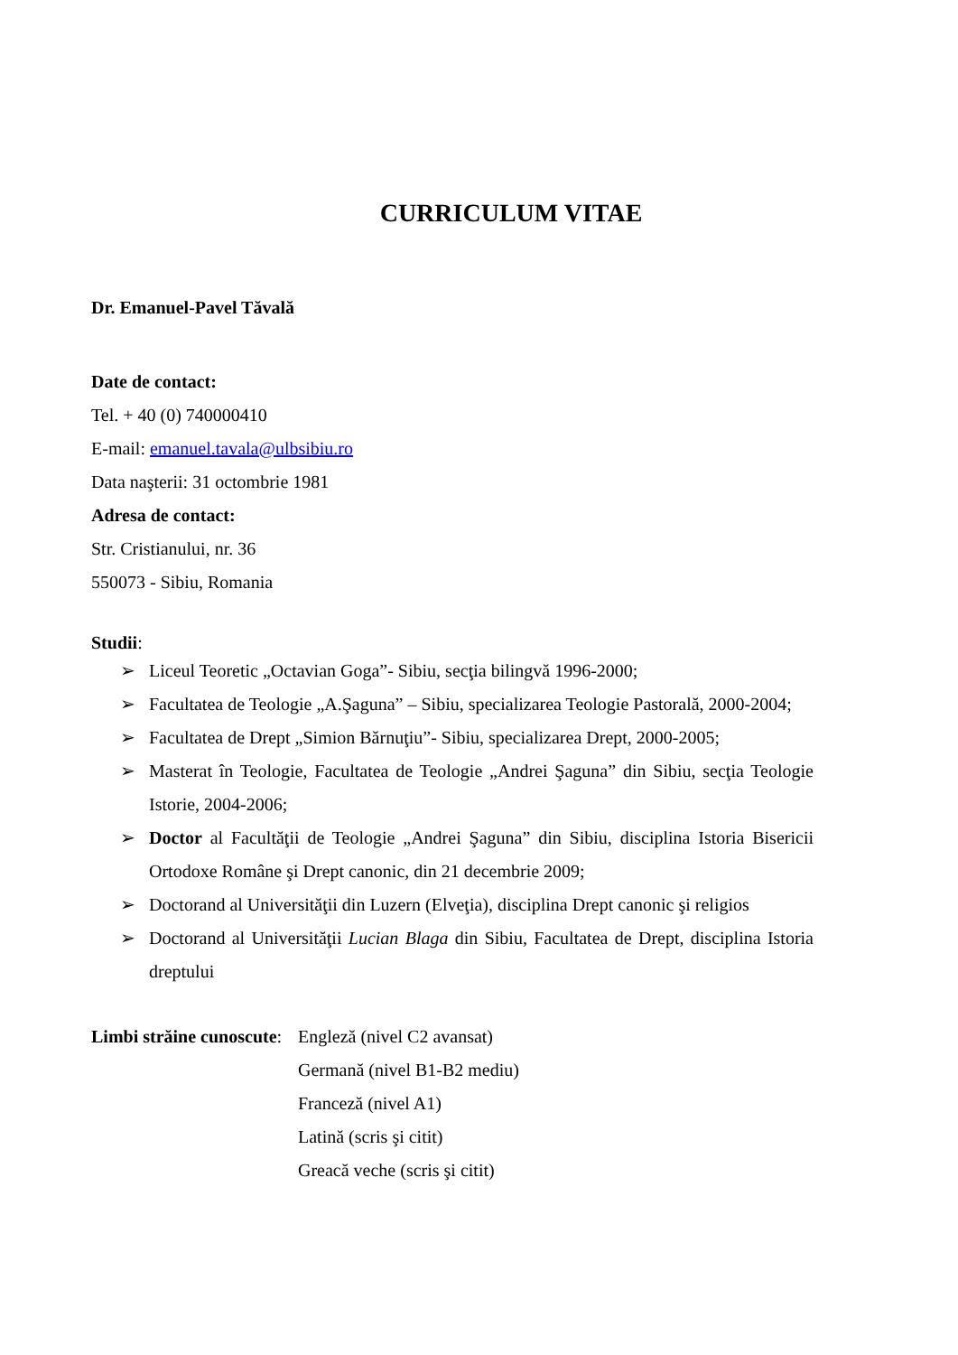CURRICULUM VITAE
Dr. Emanuel-Pavel Tăvală
Date de contact:
Tel. + 40 (0) 740000410
E-mail: emanuel.tavala@ulbsibiu.ro
Data naşterii: 31 octombrie 1981
Adresa de contact:
Str. Cristianului, nr. 36
550073 - Sibiu, Romania
Studii:
➢ Liceul Teoretic „Octavian Goga”- Sibiu, secţia bilingvă 1996-2000;
➢ Facultatea de Teologie „A.Şaguna” – Sibiu, specializarea Teologie Pastorală, 2000-2004;
➢ Facultatea de Drept „Simion Bărnuţiu”- Sibiu, specializarea Drept, 2000-2005;
➢ Masterat în Teologie, Facultatea de Teologie „Andrei Şaguna” din Sibiu, secţia Teologie Istorie, 2004-2006;
➢ Doctor al Facultăţii de Teologie „Andrei Şaguna” din Sibiu, disciplina Istoria Bisericii Ortodoxe Române şi Drept canonic, din 21 decembrie 2009;
➢ Doctorand al Universităţii din Luzern (Elveţia), disciplina Drept canonic şi religios
➢ Doctorand al Universităţii Lucian Blaga din Sibiu, Facultatea de Drept, disciplina Istoria dreptului
Limbi străine cunoscute:
Engleză (nivel C2 avansat)
Germană (nivel B1-B2 mediu)
Franceză (nivel A1)
Latină (scris şi citit)
Greacă veche (scris şi citit)